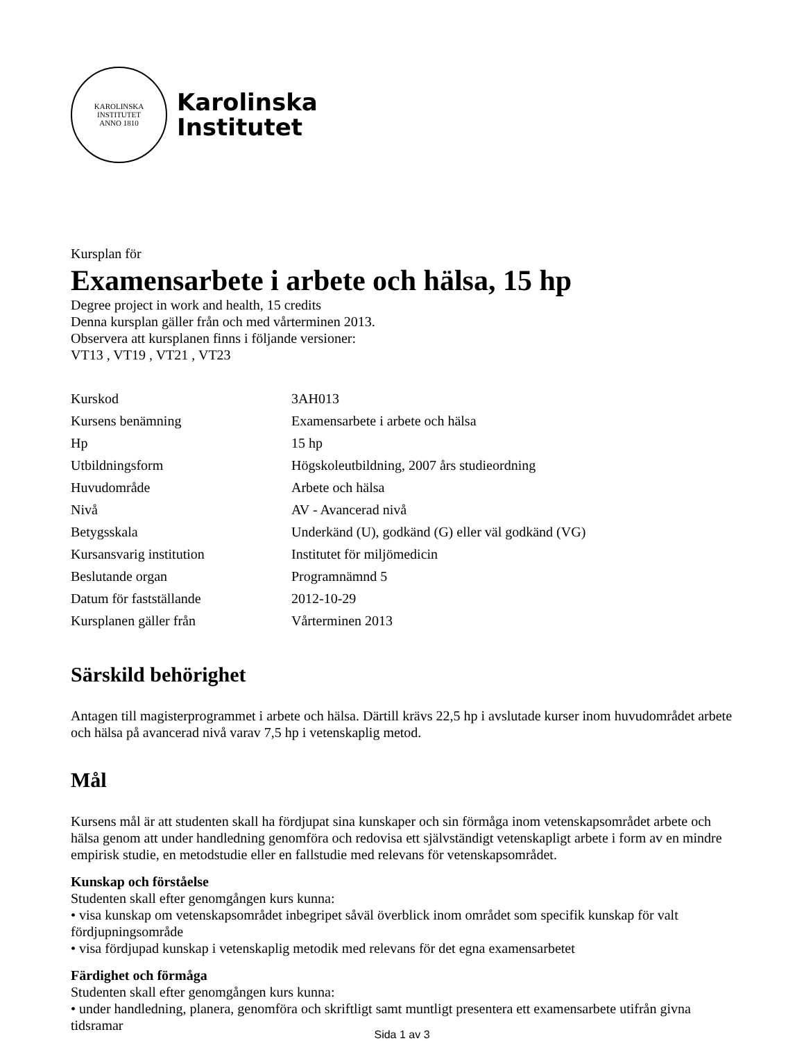KAROLINSKA INSTITUTET
ANNO 1810
Karolinska
Institutet
Kursplan för
Examensarbete i arbete och hälsa, 15 hp
Degree project in work and health, 15 credits
Denna kursplan gäller från och med vårterminen 2013.
Observera att kursplanen finns i följande versioner:
VT13 , VT19 , VT21 , VT23
| Kurskod | 3AH013 |
| Kursens benämning | Examensarbete i arbete och hälsa |
| Hp | 15 hp |
| Utbildningsform | Högskoleutbildning, 2007 års studieordning |
| Huvudområde | Arbete och hälsa |
| Nivå | AV - Avancerad nivå |
| Betygsskala | Underkänd (U), godkänd (G) eller väl godkänd (VG) |
| Kursansvarig institution | Institutet för miljömedicin |
| Beslutande organ | Programnämnd 5 |
| Datum för fastställande | 2012-10-29 |
| Kursplanen gäller från | Vårterminen 2013 |
Särskild behörighet
Antagen till magisterprogrammet i arbete och hälsa. Därtill krävs 22,5 hp i avslutade kurser inom huvudområdet arbete och hälsa på avancerad nivå varav 7,5 hp i vetenskaplig metod.
Mål
Kursens mål är att studenten skall ha fördjupat sina kunskaper och sin förmåga inom vetenskapsområdet arbete och hälsa genom att under handledning genomföra och redovisa ett självständigt vetenskapligt arbete i form av en mindre empirisk studie, en metodstudie eller en fallstudie med relevans för vetenskapsområdet.
Kunskap och förståelse
Studenten skall efter genomgången kurs kunna:
• visa kunskap om vetenskapsområdet inbegripet såväl överblick inom området som specifik kunskap för valt fördjupningsområde
• visa fördjupad kunskap i vetenskaplig metodik med relevans för det egna examensarbetet
Färdighet och förmåga
Studenten skall efter genomgången kurs kunna:
• under handledning, planera, genomföra och skriftligt samt muntligt presentera ett examensarbete utifrån givna tidsramar
Sida 1 av 3